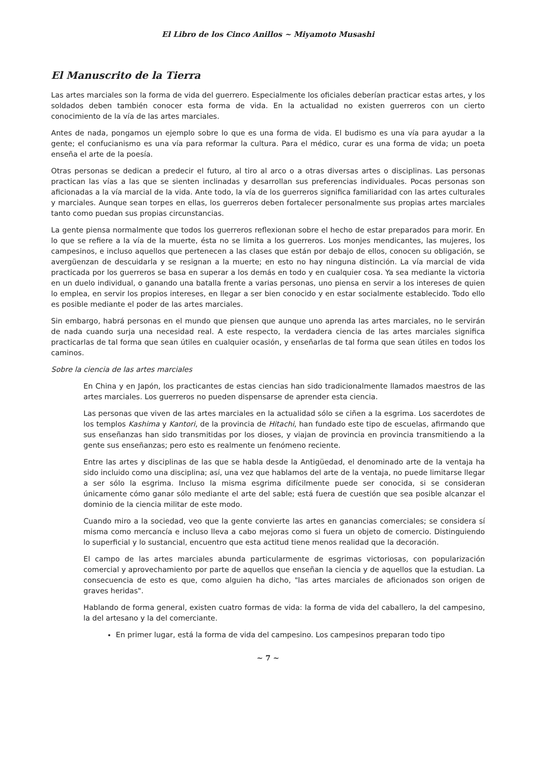El Libro de los Cinco Anillos ~ Miyamoto Musashi
El Manuscrito de la Tierra
Las artes marciales son la forma de vida del guerrero. Especialmente los oficiales deberían practicar estas artes, y los soldados deben también conocer esta forma de vida. En la actualidad no existen guerreros con un cierto conocimiento de la vía de las artes marciales.
Antes de nada, pongamos un ejemplo sobre lo que es una forma de vida. El budismo es una vía para ayudar a la gente; el confucianismo es una vía para reformar la cultura. Para el médico, curar es una forma de vida; un poeta enseña el arte de la poesía.
Otras personas se dedican a predecir el futuro, al tiro al arco o a otras diversas artes o disciplinas. Las personas practican las vías a las que se sienten inclinadas y desarrollan sus preferencias individuales. Pocas personas son aficionadas a la vía marcial de la vida. Ante todo, la vía de los guerreros significa familiaridad con las artes culturales y marciales. Aunque sean torpes en ellas, los guerreros deben fortalecer personalmente sus propias artes marciales tanto como puedan sus propias circunstancias.
La gente piensa normalmente que todos los guerreros reflexionan sobre el hecho de estar preparados para morir. En lo que se refiere a la vía de la muerte, ésta no se limita a los guerreros. Los monjes mendicantes, las mujeres, los campesinos, e incluso aquellos que pertenecen a las clases que están por debajo de ellos, conocen su obligación, se avergüenzan de descuidarla y se resignan a la muerte; en esto no hay ninguna distinción. La vía marcial de vida practicada por los guerreros se basa en superar a los demás en todo y en cualquier cosa. Ya sea mediante la victoria en un duelo individual, o ganando una batalla frente a varias personas, uno piensa en servir a los intereses de quien lo emplea, en servir los propios intereses, en llegar a ser bien conocido y en estar socialmente establecido. Todo ello es posible mediante el poder de las artes marciales.
Sin embargo, habrá personas en el mundo que piensen que aunque uno aprenda las artes marciales, no le servirán de nada cuando surja una necesidad real. A este respecto, la verdadera ciencia de las artes marciales significa practicarlas de tal forma que sean útiles en cualquier ocasión, y enseñarlas de tal forma que sean útiles en todos los caminos.
Sobre la ciencia de las artes marciales
En China y en Japón, los practicantes de estas ciencias han sido tradicionalmente llamados maestros de las artes marciales. Los guerreros no pueden dispensarse de aprender esta ciencia.
Las personas que viven de las artes marciales en la actualidad sólo se ciñen a la esgrima. Los sacerdotes de los templos Kashima y Kantori, de la provincia de Hitachi, han fundado este tipo de escuelas, afirmando que sus enseñanzas han sido transmitidas por los dioses, y viajan de provincia en provincia transmitiendo a la gente sus enseñanzas; pero esto es realmente un fenómeno reciente.
Entre las artes y disciplinas de las que se habla desde la Antigüedad, el denominado arte de la ventaja ha sido incluido como una disciplina; así, una vez que hablamos del arte de la ventaja, no puede limitarse llegar a ser sólo la esgrima. Incluso la misma esgrima difícilmente puede ser conocida, si se consideran únicamente cómo ganar sólo mediante el arte del sable; está fuera de cuestión que sea posible alcanzar el dominio de la ciencia militar de este modo.
Cuando miro a la sociedad, veo que la gente convierte las artes en ganancias comerciales; se considera sí misma como mercancía e incluso lleva a cabo mejoras como si fuera un objeto de comercio. Distinguiendo lo superficial y lo sustancial, encuentro que esta actitud tiene menos realidad que la decoración.
El campo de las artes marciales abunda particularmente de esgrimas victoriosas, con popularización comercial y aprovechamiento por parte de aquellos que enseñan la ciencia y de aquellos que la estudian. La consecuencia de esto es que, como alguien ha dicho, "las artes marciales de aficionados son origen de graves heridas".
Hablando de forma general, existen cuatro formas de vida: la forma de vida del caballero, la del campesino, la del artesano y la del comerciante.
En primer lugar, está la forma de vida del campesino. Los campesinos preparan todo tipo
~ 7 ~